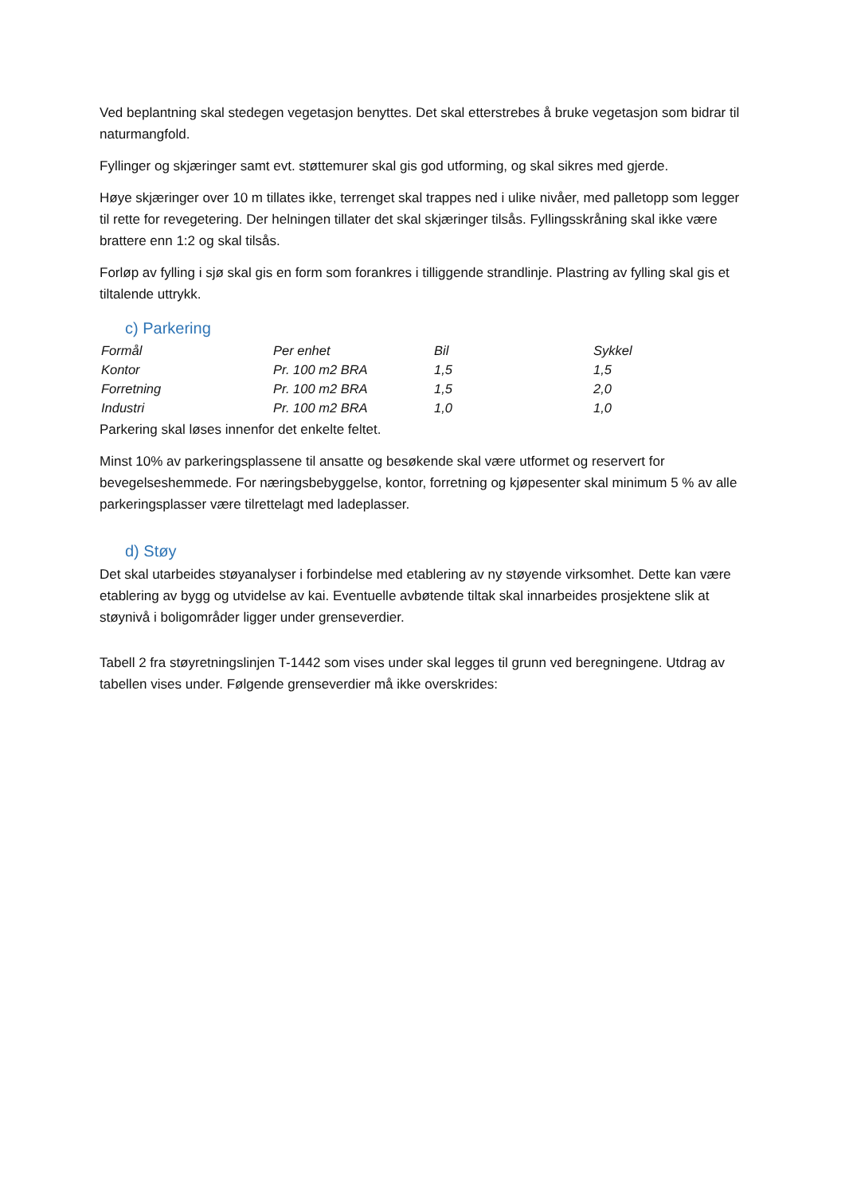Ved beplantning skal stedegen vegetasjon benyttes. Det skal etterstrebes å bruke vegetasjon som bidrar til naturmangfold.
Fyllinger og skjæringer samt evt. støttemurer skal gis god utforming, og skal sikres med gjerde.
Høye skjæringer over 10 m tillates ikke, terrenget skal trappes ned i ulike nivåer, med palletopp som legger til rette for revegetering. Der helningen tillater det skal skjæringer tilsås. Fyllingsskråning skal ikke være brattere enn 1:2 og skal tilsås.
Forløp av fylling i sjø skal gis en form som forankres i tilliggende strandlinje. Plastring av fylling skal gis et tiltalende uttrykk.
c) Parkering
| Formål | Per enhet | Bil | Sykkel |
| Kontor | Pr. 100 m2 BRA | 1,5 | 1,5 |
| Forretning | Pr. 100 m2 BRA | 1,5 | 2,0 |
| Industri | Pr. 100 m2 BRA | 1,0 | 1,0 |
Parkering skal løses innenfor det enkelte feltet.
Minst 10% av parkeringsplassene til ansatte og besøkende skal være utformet og reservert for bevegelseshemmede. For næringsbebyggelse, kontor, forretning og kjøpesenter skal minimum 5 % av alle parkeringsplasser være tilrettelagt med ladeplasser.
d) Støy
Det skal utarbeides støyanalyser i forbindelse med etablering av ny støyende virksomhet. Dette kan være etablering av bygg og utvidelse av kai. Eventuelle avbøtende tiltak skal innarbeides prosjektene slik at støynivå i boligområder ligger under grenseverdier.
Tabell 2 fra støyretningslinjen T-1442 som vises under skal legges til grunn ved beregningene. Utdrag av tabellen vises under. Følgende grenseverdier må ikke overskrides: